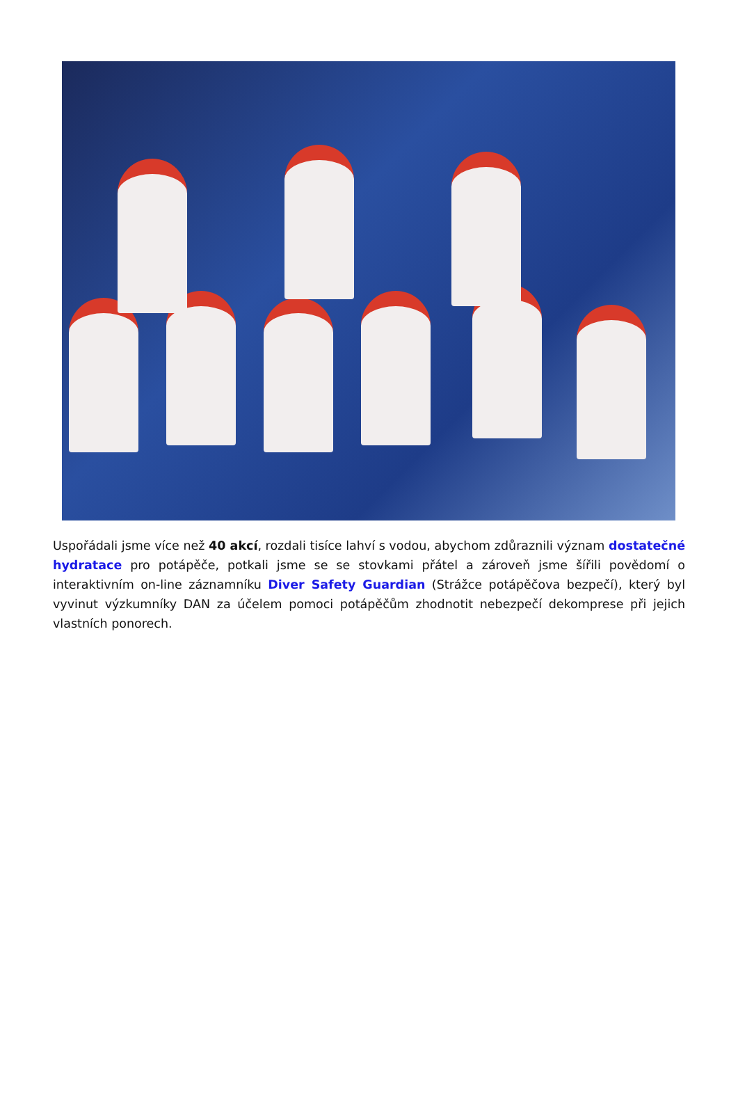Uspořádali jsme více než 40 akcí, rozdali tisíce lahví s vodou, abychom zdůraznili význam dostatečné hydratace pro potápěče, potkali jsme se se stovkami přátel a zároveň jsme šířili povědomí o interaktivním on-line záznamníku Diver Safety Guardian (Strážce potápěčova bezpečí), který byl vyvinut výzkumníky DAN za účelem pomoci potápěčům zhodnotit nebezpečí dekomprese při jejich vlastních ponorech.